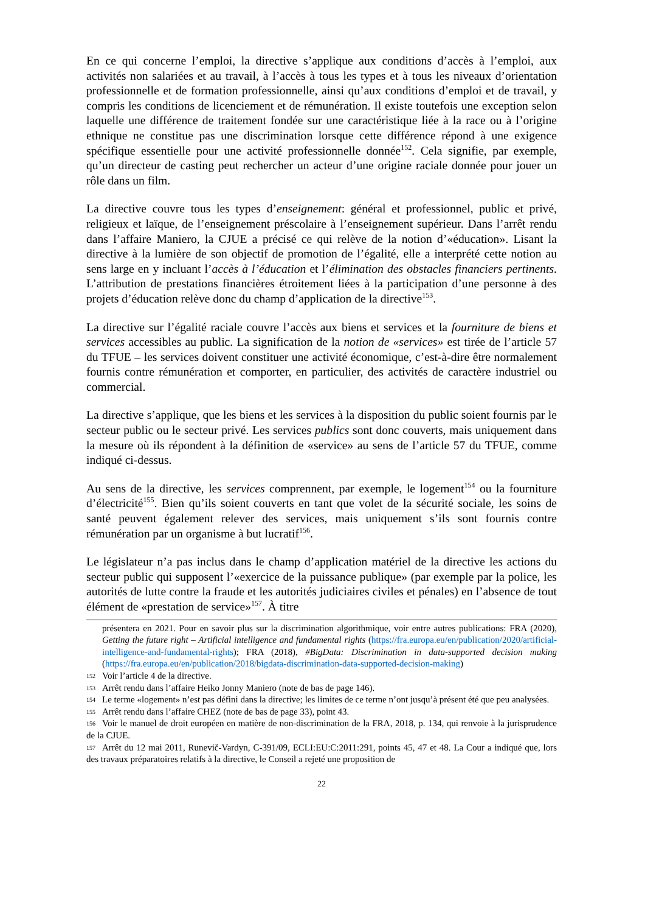En ce qui concerne l’emploi, la directive s’applique aux conditions d’accès à l’emploi, aux activités non salariées et au travail, à l’accès à tous les types et à tous les niveaux d’orientation professionnelle et de formation professionnelle, ainsi qu’aux conditions d’emploi et de travail, y compris les conditions de licenciement et de rémunération. Il existe toutefois une exception selon laquelle une différence de traitement fondée sur une caractéristique liée à la race ou à l’origine ethnique ne constitue pas une discrimination lorsque cette différence répond à une exigence spécifique essentielle pour une activité professionnelle donnée<sup>152</sup>. Cela signifie, par exemple, qu’un directeur de casting peut rechercher un acteur d’une origine raciale donnée pour jouer un rôle dans un film.
La directive couvre tous les types d’enseignement: général et professionnel, public et privé, religieux et laïque, de l’enseignement préscolaire à l’enseignement supérieur. Dans l’arrêt rendu dans l’affaire Maniero, la CJUE a précisé ce qui relève de la notion d’«éducation». Lisant la directive à la lumière de son objectif de promotion de l’égalité, elle a interprété cette notion au sens large en y incluant l’accès à l’éducation et l’élimination des obstacles financiers pertinents. L’attribution de prestations financières étroitement liées à la participation d’une personne à des projets d’éducation relève donc du champ d’application de la directive<sup>153</sup>.
La directive sur l’égalité raciale couvre l’accès aux biens et services et la fourniture de biens et services accessibles au public. La signification de la notion de «services» est tirée de l’article 57 du TFUE – les services doivent constituer une activité économique, c’est-à-dire être normalement fournis contre rémunération et comporter, en particulier, des activités de caractère industriel ou commercial.
La directive s’applique, que les biens et les services à la disposition du public soient fournis par le secteur public ou le secteur privé. Les services publics sont donc couverts, mais uniquement dans la mesure où ils répondent à la définition de «service» au sens de l’article 57 du TFUE, comme indiqué ci-dessus.
Au sens de la directive, les services comprennent, par exemple, le logement<sup>154</sup> ou la fourniture d’électricité<sup>155</sup>. Bien qu’ils soient couverts en tant que volet de la sécurité sociale, les soins de santé peuvent également relever des services, mais uniquement s’ils sont fournis contre rémunération par un organisme à but lucratif<sup>156</sup>.
Le législateur n’a pas inclus dans le champ d’application matériel de la directive les actions du secteur public qui supposent l’«exercice de la puissance publique» (par exemple par la police, les autorités de lutte contre la fraude et les autorités judiciaires civiles et pénales) en l’absence de tout élément de «prestation de service»<sup>157</sup>. À titre
présentera en 2021. Pour en savoir plus sur la discrimination algorithmique, voir entre autres publications: FRA (2020), Getting the future right – Artificial intelligence and fundamental rights (https://fra.europa.eu/en/publication/2020/artificial-intelligence-and-fundamental-rights); FRA (2018), #BigData: Discrimination in data-supported decision making (https://fra.europa.eu/en/publication/2018/bigdata-discrimination-data-supported-decision-making)
152 Voir l’article 4 de la directive.
153 Arrêt rendu dans l’affaire Heiko Jonny Maniero (note de bas de page 146).
154 Le terme «logement» n’est pas défini dans la directive; les limites de ce terme n’ont jusqu’à présent été que peu analysées.
155 Arrêt rendu dans l’affaire CHEZ (note de bas de page 33), point 43.
156 Voir le manuel de droit européen en matière de non-discrimination de la FRA, 2018, p. 134, qui renvoie à la jurisprudence de la CJUE.
157 Arrêt du 12 mai 2011, Runevič-Vardyn, C-391/09, ECLI:EU:C:2011:291, points 45, 47 et 48. La Cour a indiqué que, lors des travaux préparatoires relatifs à la directive, le Conseil a rejeté une proposition de
22